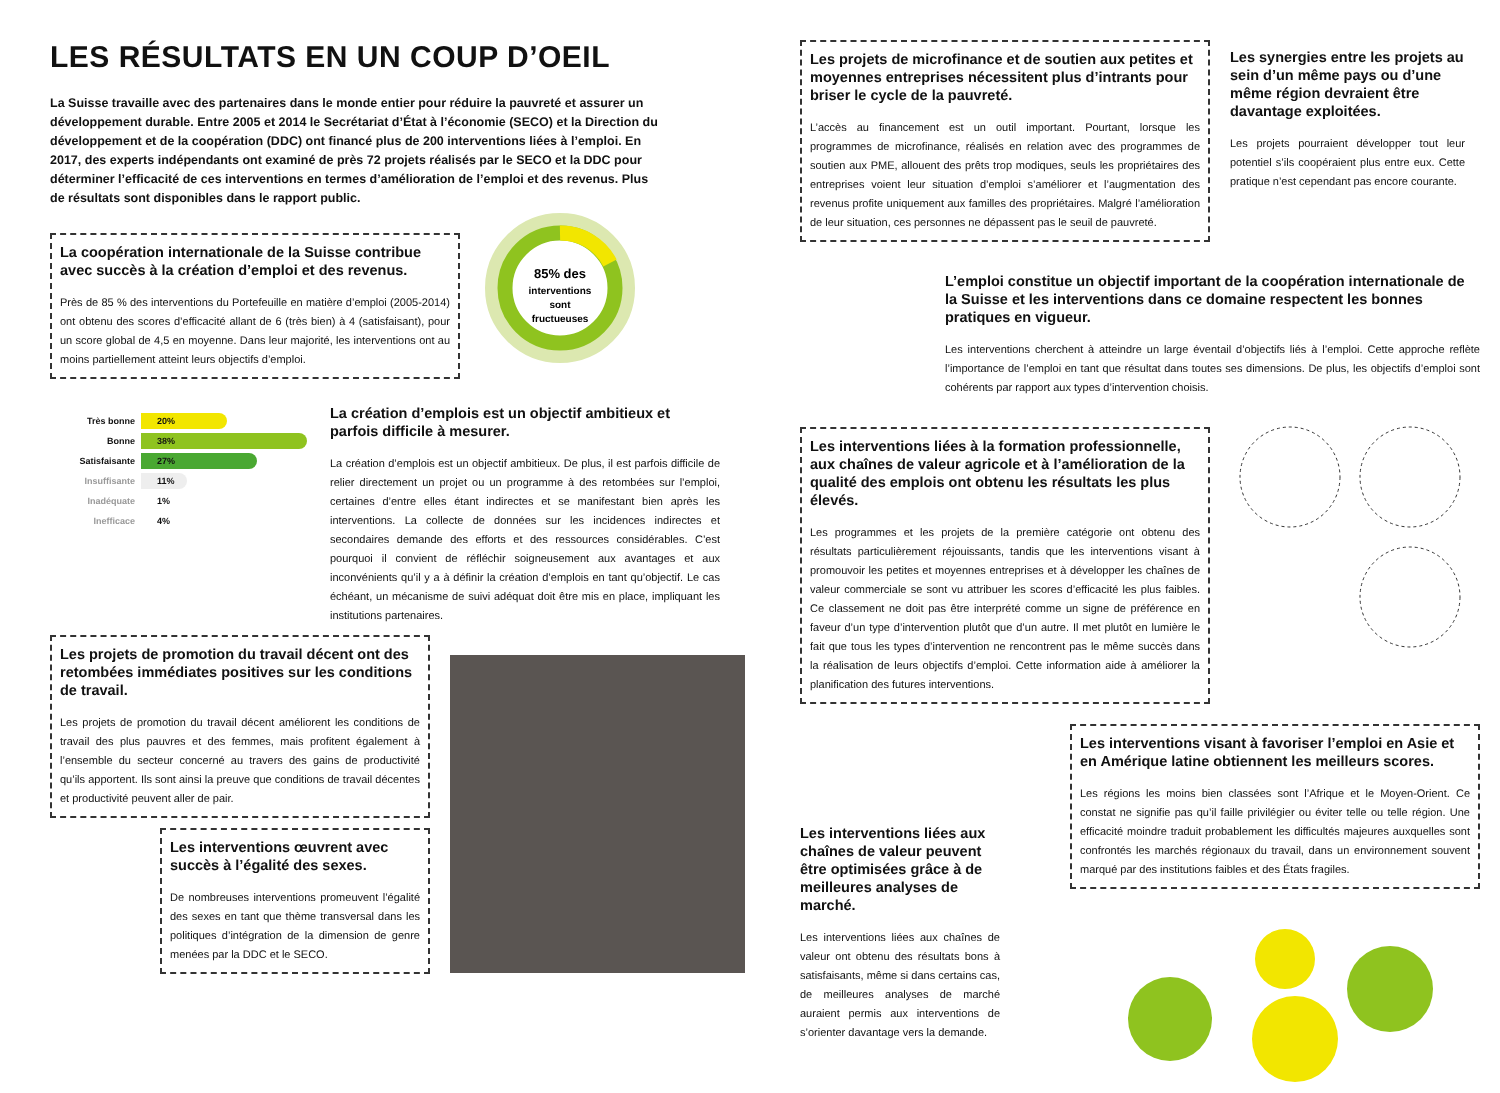LES RÉSULTATS EN UN COUP D’OEIL
La Suisse travaille avec des partenaires dans le monde entier pour réduire la pauvreté et assurer un développement durable. Entre 2005 et 2014 le Secrétariat d’État à l’économie (SECO) et la Direction du développement et de la coopération (DDC) ont financé plus de 200 interventions liées à l’emploi. En 2017, des experts indépendants ont examiné de près 72 projets réalisés par le SECO et la DDC pour déterminer l’efficacité de ces interventions en termes d’amélioration de l’emploi et des revenus. Plus de résultats sont disponibles dans le rapport public.
La coopération internationale de la Suisse contribue avec succès à la création d’emploi et des revenus.
Près de 85 % des interventions du Portefeuille en matière d’emploi (2005-2014) ont obtenu des scores d’efficacité allant de 6 (très bien) à 4 (satisfaisant), pour un score global de 4,5 en moyenne. Dans leur majorité, les interventions ont au moins partiellement atteint leurs objectifs d’emploi.
85% des
interventions
sont
fructueuses
Très bonne
20%
Bonne
38%
Satisfaisante
27%
Insuffisante
11%
Inadéquate
1%
Inefficace
4%
La création d’emplois est un objectif ambitieux et parfois difficile à mesurer.
La création d’emplois est un objectif ambitieux. De plus, il est parfois difficile de relier directement un projet ou un programme à des retombées sur l’emploi, certaines d’entre elles étant indirectes et se manifestant bien après les interventions. La collecte de données sur les incidences indirectes et secondaires demande des efforts et des ressources considérables. C’est pourquoi il convient de réfléchir soigneusement aux avantages et aux inconvénients qu’il y a à définir la création d’emplois en tant qu’objectif. Le cas échéant, un mécanisme de suivi adéquat doit être mis en place, impliquant les institutions partenaires.
Les projets de promotion du travail décent ont des retombées immédiates positives sur les conditions de travail.
Les projets de promotion du travail décent améliorent les conditions de travail des plus pauvres et des femmes, mais profitent également à l’ensemble du secteur concerné au travers des gains de productivité qu’ils apportent. Ils sont ainsi la preuve que conditions de travail décentes et productivité peuvent aller de pair.
Les interventions œuvrent avec succès à l’égalité des sexes.
De nombreuses interventions promeuvent l’égalité des sexes en tant que thème transversal dans les politiques d’intégration de la dimension de genre menées par la DDC et le SECO.
Les projets de microfinance et de soutien aux petites et moyennes entreprises nécessitent plus d’intrants pour briser le cycle de la pauvreté.
L’accès au financement est un outil important. Pourtant, lorsque les programmes de microfinance, réalisés en relation avec des programmes de soutien aux PME, allouent des prêts trop modiques, seuls les propriétaires des entreprises voient leur situation d’emploi s’améliorer et l’augmentation des revenus profite uniquement aux familles des propriétaires. Malgré l’amélioration de leur situation, ces personnes ne dépassent pas le seuil de pauvreté.
Les synergies entre les projets au sein d’un même pays ou d’une même région devraient être davantage exploitées.
Les projets pourraient développer tout leur potentiel s’ils coopéraient plus entre eux. Cette pratique n’est cependant pas encore courante.
L’emploi constitue un objectif important de la coopération internationale de la Suisse et les interventions dans ce domaine respectent les bonnes pratiques en vigueur.
Les interventions cherchent à atteindre un large éventail d’objectifs liés à l’emploi. Cette approche reflète l’importance de l’emploi en tant que résultat dans toutes ses dimensions. De plus, les objectifs d’emploi sont cohérents par rapport aux types d’intervention choisis.
Les interventions liées à la formation professionnelle, aux chaînes de valeur agricole et à l’amélioration de la qualité des emplois ont obtenu les résultats les plus élevés.
Les programmes et les projets de la première catégorie ont obtenu des résultats particulièrement réjouissants, tandis que les interventions visant à promouvoir les petites et moyennes entreprises et à développer les chaînes de valeur commerciale se sont vu attribuer les scores d’efficacité les plus faibles. Ce classement ne doit pas être interprété comme un signe de préférence en faveur d’un type d’intervention plutôt que d’un autre. Il met plutôt en lumière le fait que tous les types d’intervention ne rencontrent pas le même succès dans la réalisation de leurs objectifs d’emploi. Cette information aide à améliorer la planification des futures interventions.
Les interventions liées aux chaînes de valeur peuvent être optimisées grâce à de meilleures analyses de marché.
Les interventions liées aux chaînes de valeur ont obtenu des résultats bons à satisfaisants, même si dans certains cas, de meilleures analyses de marché auraient permis aux interventions de s’orienter davantage vers la demande.
Les interventions visant à favoriser l’emploi en Asie et en Amérique latine obtiennent les meilleurs scores.
Les régions les moins bien classées sont l’Afrique et le Moyen-Orient. Ce constat ne signifie pas qu’il faille privilégier ou éviter telle ou telle région. Une efficacité moindre traduit probablement les difficultés majeures auxquelles sont confrontés les marchés régionaux du travail, dans un environnement souvent marqué par des institutions faibles et des États fragiles.